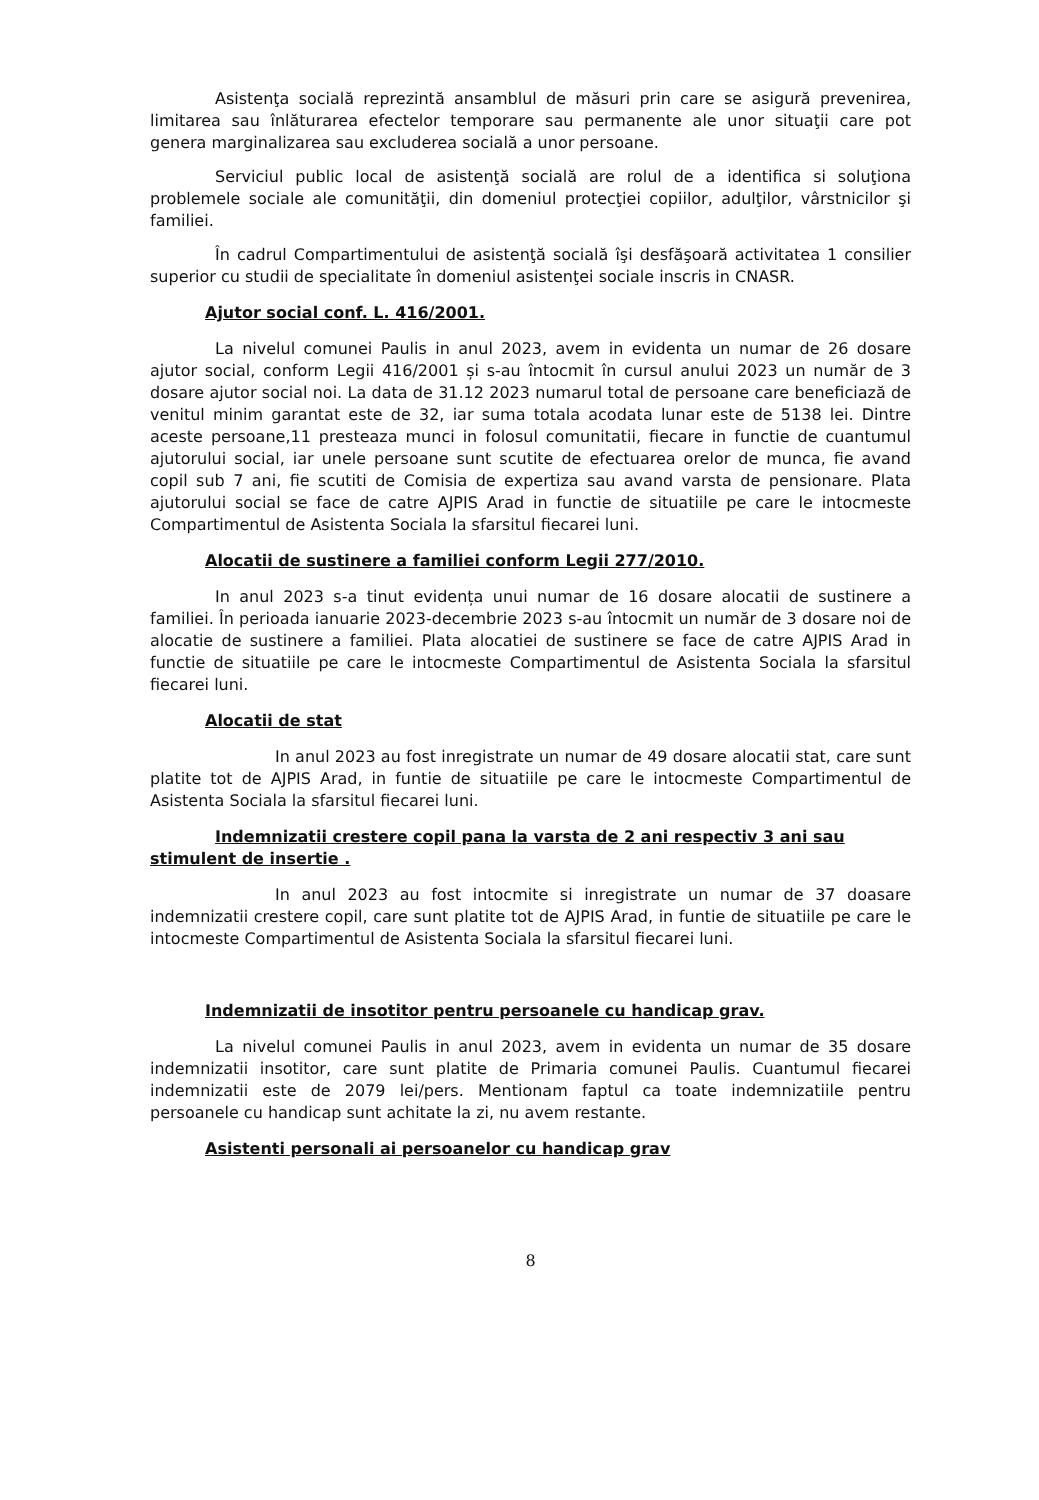Asistenţa socială reprezintă ansamblul de măsuri prin care se asigură prevenirea, limitarea sau înlăturarea efectelor temporare sau permanente ale unor situaţii care pot genera marginalizarea sau excluderea socială a unor persoane.
Serviciul public local de asistenţă socială are rolul de a identifica si soluţiona problemele sociale ale comunităţii, din domeniul protecţiei copiilor, adulţilor, vârstnicilor şi familiei.
În cadrul Compartimentului de asistenţă socială îşi desfăşoară activitatea 1 consilier superior cu studii de specialitate în domeniul asistenţei sociale inscris in CNASR.
Ajutor social conf. L. 416/2001.
La nivelul comunei Paulis in anul 2023, avem in evidenta un numar de 26 dosare ajutor social, conform Legii 416/2001 și s-au întocmit în cursul anului 2023 un număr de 3 dosare ajutor social noi. La data de 31.12 2023 numarul total de persoane care beneficiază de venitul minim garantat este de 32, iar suma totala acodata lunar este de 5138 lei. Dintre aceste persoane,11 presteaza munci in folosul comunitatii, fiecare in functie de cuantumul ajutorului social, iar unele persoane sunt scutite de efectuarea orelor de munca, fie avand copil sub 7 ani, fie scutiti de Comisia de expertiza sau avand varsta de pensionare. Plata ajutorului social se face de catre AJPIS Arad in functie de situatiile pe care le intocmeste Compartimentul de Asistenta Sociala la sfarsitul fiecarei luni.
Alocatii de sustinere a familiei conform Legii 277/2010.
In anul 2023 s-a tinut evidența unui numar de 16 dosare alocatii de sustinere a familiei. În perioada ianuarie 2023-decembrie 2023 s-au întocmit un număr de 3 dosare noi de alocatie de sustinere a familiei. Plata alocatiei de sustinere se face de catre AJPIS Arad in functie de situatiile pe care le intocmeste Compartimentul de Asistenta Sociala la sfarsitul fiecarei luni.
Alocatii de stat
In anul 2023 au fost inregistrate un numar de 49 dosare alocatii stat, care sunt platite tot de AJPIS Arad, in funtie de situatiile pe care le intocmeste Compartimentul de Asistenta Sociala la sfarsitul fiecarei luni.
Indemnizatii crestere copil pana la varsta de 2 ani respectiv 3 ani sau stimulent de insertie .
In anul 2023 au fost intocmite si inregistrate un numar de 37 doasare indemnizatii crestere copil, care sunt platite tot de AJPIS Arad, in funtie de situatiile pe care le intocmeste Compartimentul de Asistenta Sociala la sfarsitul fiecarei luni.
Indemnizatii de insotitor pentru persoanele cu handicap grav.
La nivelul comunei Paulis in anul 2023, avem in evidenta un numar de 35 dosare indemnizatii insotitor, care sunt platite de Primaria comunei Paulis. Cuantumul fiecarei indemnizatii este de 2079 lei/pers. Mentionam faptul ca toate indemnizatiile pentru persoanele cu handicap sunt achitate la zi, nu avem restante.
Asistenti personali ai persoanelor cu handicap grav
8